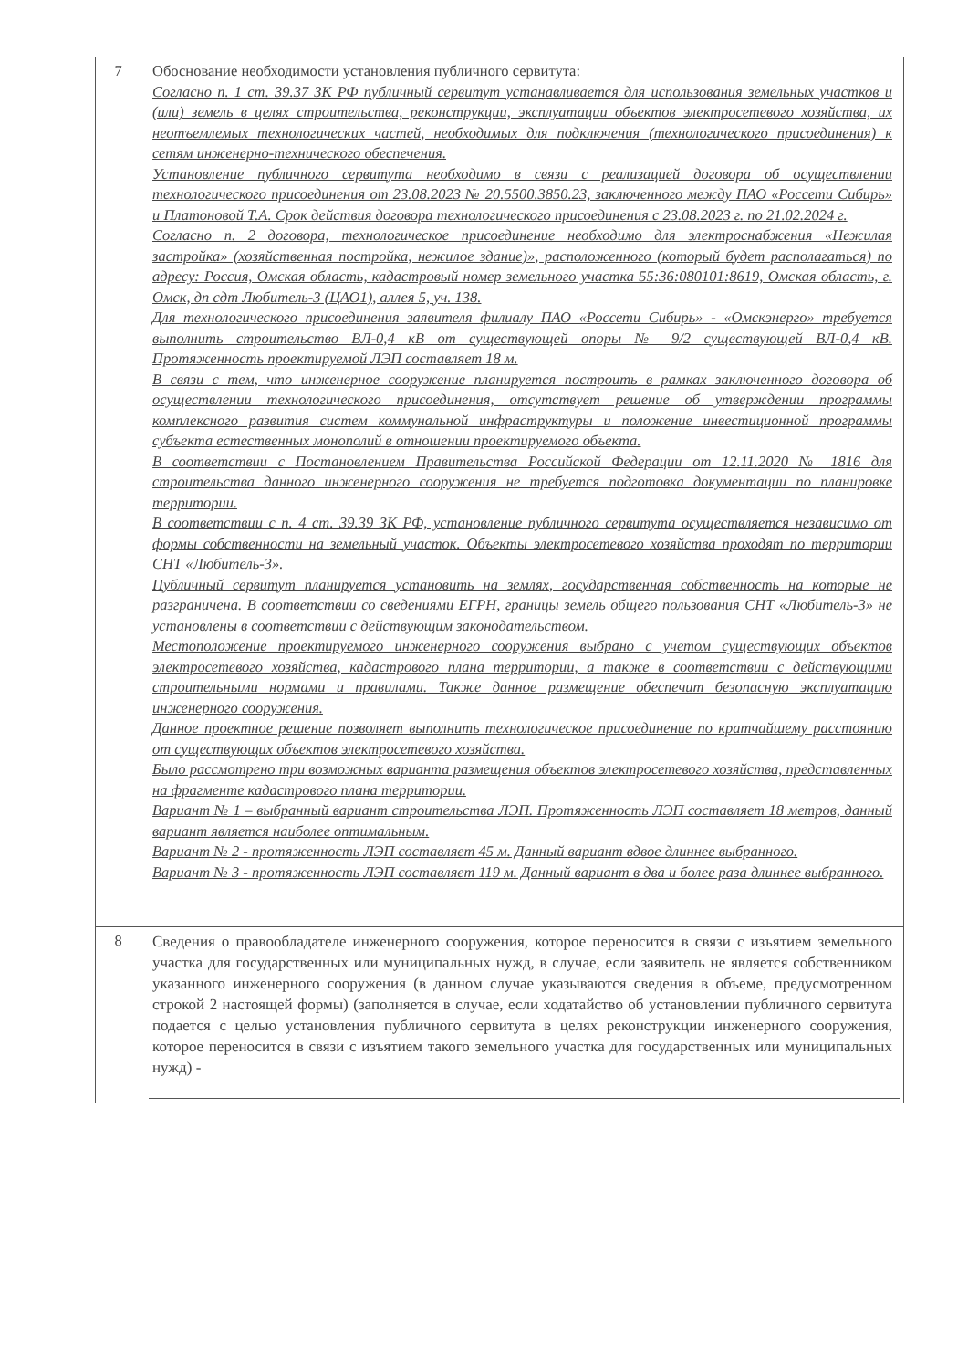| 7 | Обоснование необходимости установления публичного сервитута: Согласно п. 1 ст. 39.37 ЗК РФ публичный сервитут устанавливается для использования земельных участков и (или) земель в целях строительства, реконструкции, эксплуатации объектов электросетевого хозяйства, их неотъемлемых технологических частей, необходимых для подключения (технологического присоединения) к сетям инженерно-технического обеспечения. Установление публичного сервитута необходимо в связи с реализацией договора об осуществлении технологического присоединения от 23.08.2023 № 20.5500.3850.23, заключенного между ПАО «Россети Сибирь» и Платоновой Т.А. Срок действия договора технологического присоединения с 23.08.2023 г. по 21.02.2024 г. Согласно п. 2 договора, технологическое присоединение необходимо для электроснабжения «Нежилая застройка» (хозяйственная постройка, нежилое здание)», расположенного (который будет располагаться) по адресу: Россия, Омская область, кадастровый номер земельного участка 55:36:080101:8619, Омская область, г. Омск, дп сдт Любитель-3 (ЦАО1), аллея 5, уч. 138. Для технологического присоединения заявителя филиалу ПАО «Россети Сибирь» - «Омскэнерго» требуется выполнить строительство ВЛ-0,4 кВ от существующей опоры № 9/2 существующей ВЛ-0,4 кВ. Протяженность проектируемой ЛЭП составляет 18 м. В связи с тем, что инженерное сооружение планируется построить в рамках заключенного договора об осуществлении технологического присоединения, отсутствует решение об утверждении программы комплексного развития систем коммунальной инфраструктуры и положение инвестиционной программы субъекта естественных монополий в отношении проектируемого объекта. В соответствии с Постановлением Правительства Российской Федерации от 12.11.2020 № 1816 для строительства данного инженерного сооружения не требуется подготовка документации по планировке территории. В соответствии с п. 4 ст. 39.39 ЗК РФ, установление публичного сервитута осуществляется независимо от формы собственности на земельный участок. Объекты электросетевого хозяйства проходят по территории СНТ «Любитель-3». Публичный сервитут планируется установить на землях, государственная собственность на которые не разграничена. В соответствии со сведениями ЕГРН, границы земель общего пользования СНТ «Любитель-3» не установлены в соответствии с действующим законодательством. Местоположение проектируемого инженерного сооружения выбрано с учетом существующих объектов электросетевого хозяйства, кадастрового плана территории, а также в соответствии с действующими строительными нормами и правилами. Также данное размещение обеспечит безопасную эксплуатацию инженерного сооружения. Данное проектное решение позволяет выполнить технологическое присоединение по кратчайшему расстоянию от существующих объектов электросетевого хозяйства. Было рассмотрено три возможных варианта размещения объектов электросетевого хозяйства, представленных на фрагменте кадастрового плана территории. Вариант № 1 – выбранный вариант строительства ЛЭП. Протяженность ЛЭП составляет 18 метров, данный вариант является наиболее оптимальным. Вариант № 2 - протяженность ЛЭП составляет 45 м. Данный вариант вдвое длиннее выбранного. Вариант № 3 - протяженность ЛЭП составляет 119 м. Данный вариант в два и более раза длиннее выбранного. |
| 8 | Сведения о правообладателе инженерного сооружения, которое переносится в связи с изъятием земельного участка для государственных или муниципальных нужд, в случае, если заявитель не является собственником указанного инженерного сооружения (в данном случае указываются сведения в объеме, предусмотренном строкой 2 настоящей формы) (заполняется в случае, если ходатайство об установлении публичного сервитута подается с целью установления публичного сервитута в целях реконструкции инженерного сооружения, которое переносится в связи с изъятием такого земельного участка для государственных или муниципальных нужд) - |